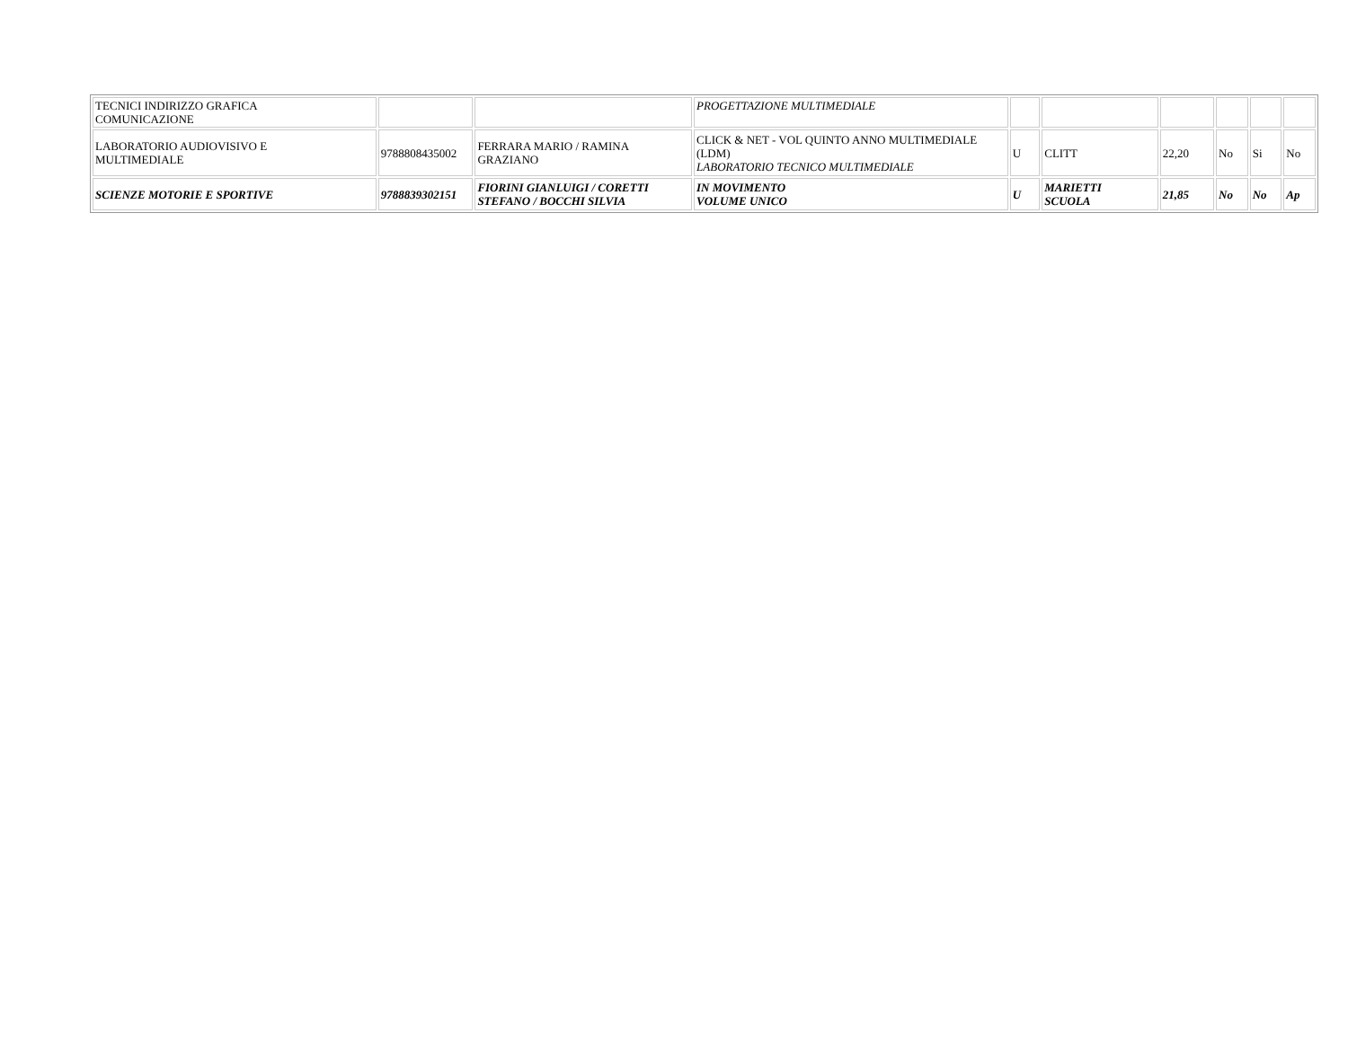| TECNICI INDIRIZZO GRAFICA COMUNICAZIONE | | | PROGETTAZIONE MULTIMEDIALE | | | | | | |
| LABORATORIO AUDIOVISIVO E MULTIMEDIALE | 9788808435002 | FERRARA MARIO / RAMINA GRAZIANO | CLICK & NET - VOL QUINTO ANNO MULTIMEDIALE (LDM) LABORATORIO TECNICO MULTIMEDIALE | U | CLITT | 22,20 | No | Si | No |
| SCIENZE MOTORIE E SPORTIVE | 9788839302151 | FIORINI GIANLUIGI / CORETTI STEFANO / BOCCHI SILVIA | IN MOVIMENTO VOLUME UNICO | U | MARIETTI SCUOLA | 21,85 | No | No | Ap |